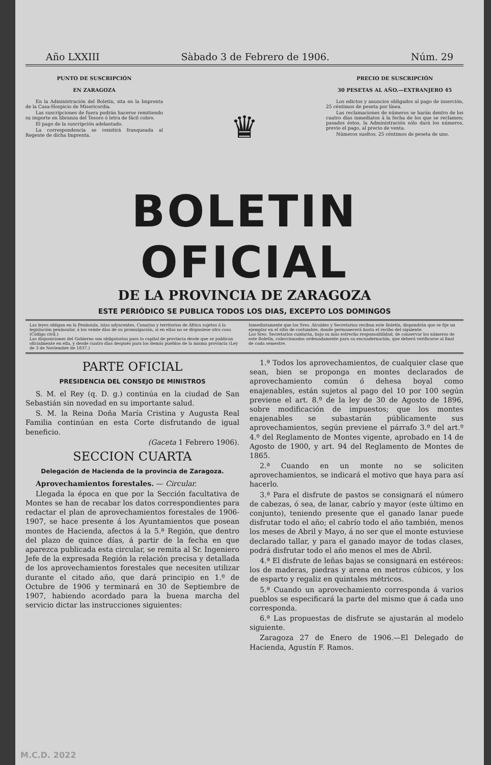Año LXXIII Sàbado 3 de Febrero de 1906. Núm. 29
PUNTO DE SUSCRIPCIÓN
EN ZARAGOZA
En la Administración del Boletín, sita en la Imprenta de la Casa-Hospicio de Misericordia.
Las suscripciones de fuera podrán hacerse remitiendo su importe en libranza del Tesoro ó letra de fácil cobro.
El pago de la suscripción adelantado.
La correspondencia se remitirá franqueada al Regente de dicha Imprenta.
♛
PRECIO DE SUSCRIPCIÓN
30 PESETAS AL AÑO.—EXTRANJERO 45
Los edictos y anuncios obligados al pago de inserción, 25 céntimos de peseta por línea.
Las reclamaciones de números se harán dentro de los cuatro días inmediatos á la fecha de los que se reclamen; pasados éstos, la Administración sólo dará los números, previo el pago, al precio de venta.
Números sueltos, 25 céntimos de peseta de uno.
BOLETIN OFICIAL
DE LA PROVINCIA DE ZARAGOZA
ESTE PERIÓDICO SE PUBLICA TODOS LOS DIAS, EXCEPTO LOS DOMINGOS
Las leyes obligan en la Península, islas adyacentes, Canarias y territorios de África sujetos á la legislación peninsular, á los veinte días de su promulgación, si en ellas no se dispusiese otra cosa (Código civil.)
Las disposiciones del Gobierno son obligatorias para la capital de provincia desde que se publican oficialmente en ella, y desde cuatro días después para los demás pueblos de la misma provincia (Ley de 3 de Noviembre de 1837.)
Inmediatamente que los Sres. Alcaldes y Secretarios reciban este Boletín, dispondrán que se fije un ejemplar en el sitio de costumbre, donde permanecerá hasta el recibo del siguiente.
Los Sres. Secretarios cuidarán, bajo su más estrecha responsabilidad, de conservar los números de este Boletín, coleccionados ordenadamente para su encuadernación, que deberá verificarse al final de cada semestre.
PARTE OFICIAL
PRESIDENCIA DEL CONSEJO DE MINISTROS
S. M. el Rey (q. D. g.) continúa en la ciudad de San Sebastián sin novedad en su importante salud.
S. M. la Reina Doña María Cristina y Augusta Real Familia continúan en esta Corte disfrutando de igual beneficio.
(Gaceta 1 Febrero 1906).
SECCION CUARTA
Delegación de Hacienda de la provincia de Zaragoza.
Aprovechamientos forestales. — Circular.
Llegada la época en que por la Sección facultativa de Montes se han de recabar los datos correspondientes para redactar el plan de aprovechamientos forestales de 1906-1907, se hace presente á los Ayuntamientos que posean montes de Hacienda, afectos á la 5.ª Región, que dentro del plazo de quince días, á partir de la fecha en que aparezca publicada esta circular, se remita al Sr. Ingeniero Jefe de la expresada Región la relación precisa y detallada de los aprovechamientos forestales que necesiten utilizar durante el citado año, que dará principio en 1.º de Octubre de 1906 y terminará en 30 de Septiembre de 1907, habiendo acordado para la buena marcha del servicio dictar las instrucciones siguientes:
1.ª Todos los aprovechamientos, de cualquier clase que sean, bien se proponga en montes declarados de aprovechamiento común ó dehesa boyal como enajenables, están sujetos al pago del 10 por 100 según previene el art. 8.º de la ley de 30 de Agosto de 1896, sobre modificación de impuestos; que los montes enajenables se subastarán públicamente sus aprovechamientos, según previene el párrafo 3.º del art.º 4.º del Reglamento de Montes vigente, aprobado en 14 de Agosto de 1900, y art. 94 del Reglamento de Montes de 1865.
2.ª Cuando en un monte no se soliciten aprovechamientos, se indicará el motivo que haya para así hacerlo.
3.ª Para el disfrute de pastos se consignará el número de cabezas, ó sea, de lanar, cabrío y mayor (este último en conjunto), teniendo presente que el ganado lanar puede disfrutar todo el año; el cabrío todo el año también, menos los meses de Abril y Mayo, á no ser que el monte estuviese declarado tallar, y para el ganado mayor de todas clases, podrá disfrutar todo el año menos el mes de Abril.
4.ª El disfrute de leñas bajas se consignará en estéreos: los de maderas, piedras y arena en metros cúbicos, y los de esparto y regaliz en quintales métricos.
5.ª Cuando un aprovechamiento corresponda á varios pueblos se especificará la parte del mismo que á cada uno corresponda.
6.ª Las propuestas de disfrute se ajustarán al modelo siguiente.
Zaragoza 27 de Enero de 1906.—El Delegado de Hacienda, Agustín F. Ramos.
M.C.D. 2022